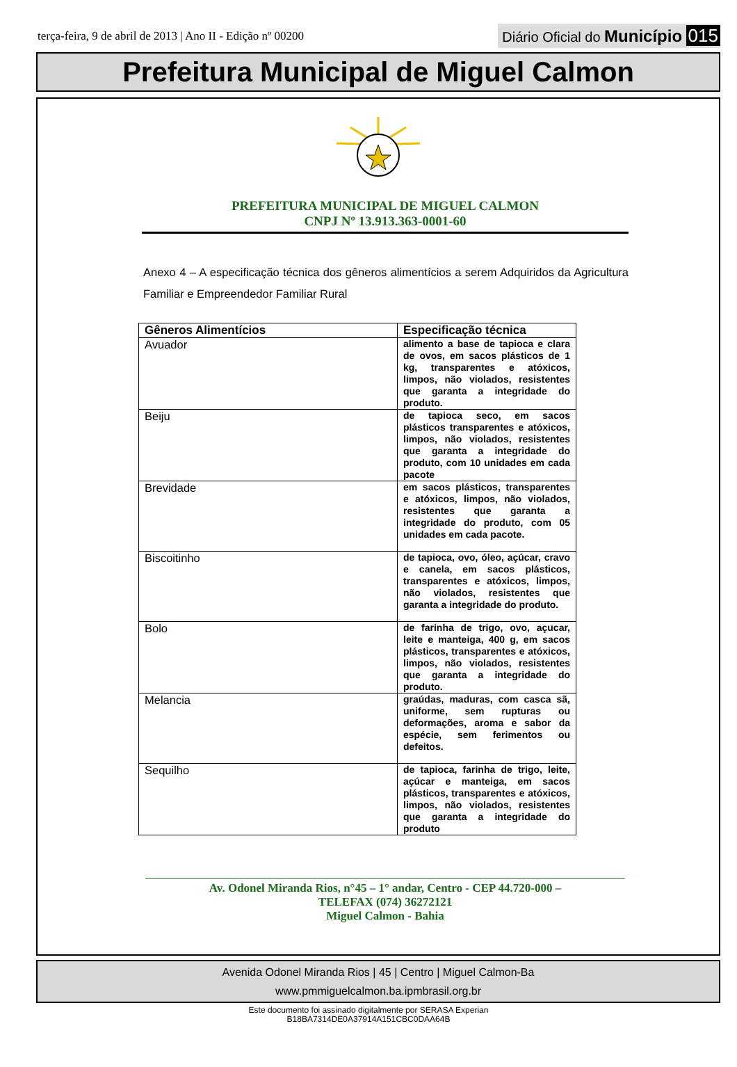terça-feira, 9 de abril de 2013 | Ano II - Edição nº 00200
Diário Oficial do Município 015
Prefeitura Municipal de Miguel Calmon
PREFEITURA MUNICIPAL DE MIGUEL CALMON
CNPJ Nº 13.913.363-0001-60
Anexo 4 – A especificação técnica dos gêneros alimentícios a serem Adquiridos da Agricultura Familiar e Empreendedor Familiar Rural
| Gêneros Alimentícios | Especificação técnica |
| --- | --- |
| Avuador | alimento a base de tapioca e clara de ovos, em sacos plásticos de 1 kg, transparentes e atóxicos, limpos, não violados, resistentes que garanta a integridade do produto. |
| Beiju | de tapioca seco, em sacos plásticos transparentes e atóxicos, limpos, não violados, resistentes que garanta a integridade do produto, com 10 unidades em cada pacote |
| Brevidade | em sacos plásticos, transparentes e atóxicos, limpos, não violados, resistentes que garanta a integridade do produto, com 05 unidades em cada pacote. |
| Biscoitinho | de tapioca, ovo, óleo, açúcar, cravo e canela, em sacos plásticos, transparentes e atóxicos, limpos, não violados, resistentes que garanta a integridade do produto. |
| Bolo | de farinha de trigo, ovo, açucar, leite e manteiga, 400 g, em sacos plásticos, transparentes e atóxicos, limpos, não violados, resistentes que garanta a integridade do produto. |
| Melancia | graúdas, maduras, com casca sã, uniforme, sem rupturas ou deformações, aroma e sabor da espécie, sem ferimentos ou defeitos. |
| Sequilho | de tapioca, farinha de trigo, leite, açúcar e manteiga, em sacos plásticos, transparentes e atóxicos, limpos, não violados, resistentes que garanta a integridade do produto |
Av. Odonel Miranda Rios, n°45 – 1° andar, Centro - CEP 44.720-000 –
TELEFAX (074) 36272121
Miguel Calmon - Bahia
Avenida Odonel Miranda Rios | 45 | Centro | Miguel Calmon-Ba
www.pmmiguelcalmon.ba.ipmbrasil.org.br
Este documento foi assinado digitalmente por SERASA Experian
B18BA7314DE0A37914A151CBC0DAA64B